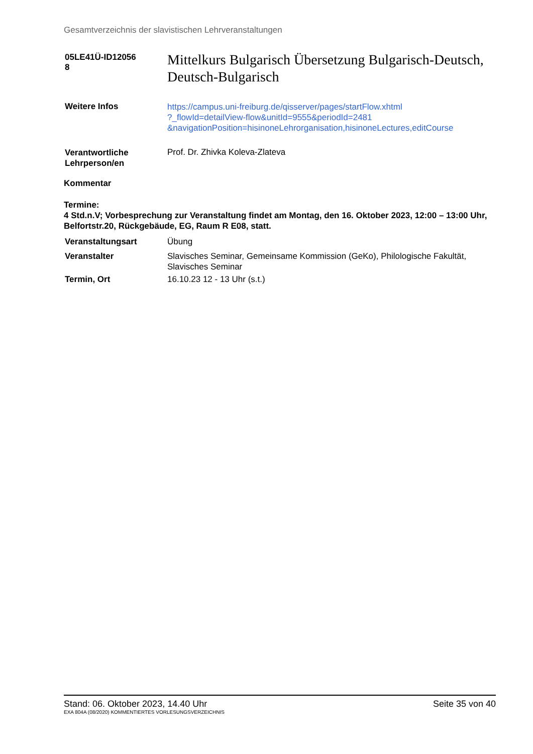Gesamtverzeichnis der slavistischen Lehrveranstaltungen
| 05LE41Ü-ID12056 8 | Mittelkurs Bulgarisch Übersetzung Bulgarisch-Deutsch, Deutsch-Bulgarisch |
| Weitere Infos | https://campus.uni-freiburg.de/qisserver/pages/startFlow.xhtml ?_flowId=detailView-flow&unitId=9555&periodId=2481 &navigationPosition=hisinoneLehrorganisation,hisinoneLectures,editCourse |
| Verantwortliche Lehrperson/en | Prof. Dr. Zhivka Koleva-Zlateva |
Kommentar
Termine:
4 Std.n.V; Vorbesprechung zur Veranstaltung findet am Montag, den 16. Oktober 2023, 12:00 – 13:00 Uhr, Belfortstr.20, Rückgebäude, EG, Raum R E08, statt.
| Veranstaltungsart | Übung |
| Veranstalter | Slavisches Seminar, Gemeinsame Kommission (GeKo), Philologische Fakultät, Slavisches Seminar |
| Termin, Ort | 16.10.23 12 - 13 Uhr (s.t.) |
Stand: 06. Oktober 2023, 14.40 Uhr Seite 35 von 40
EXA 804A (08/2020) KOMMENTIERTES VORLESUNGSVERZEICHNIS